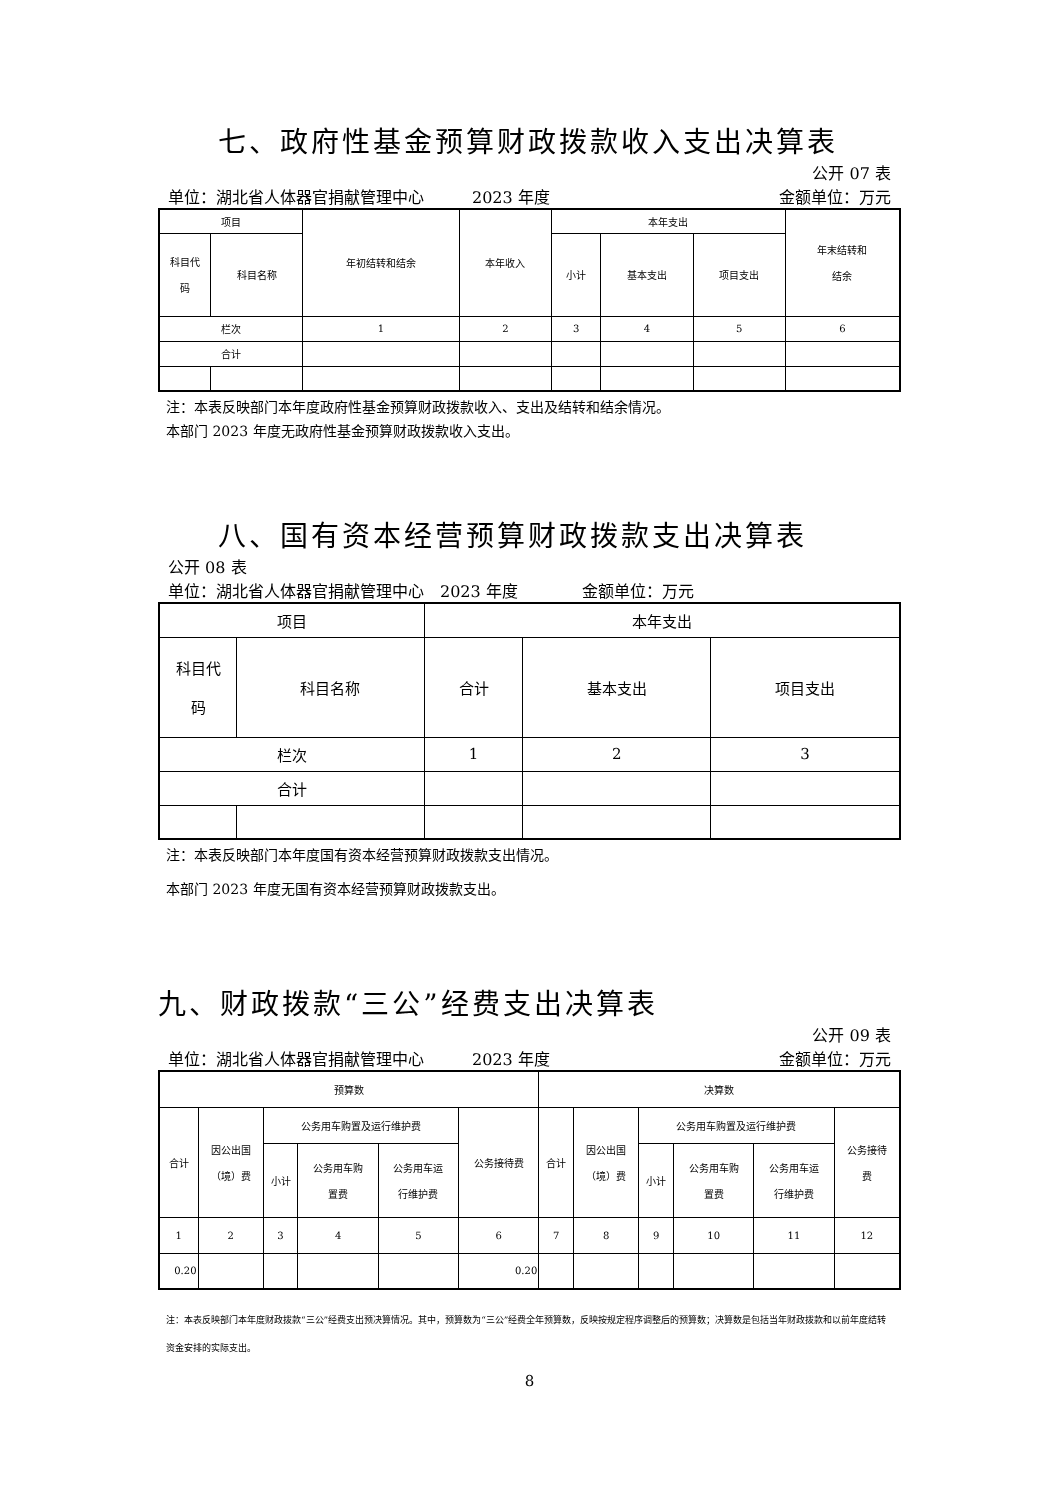七、政府性基金预算财政拨款收入支出决算表
公开 07 表
单位：湖北省人体器官捐献管理中心　　　2023 年度 金额单位：万元
| 项目 | | 年初结转和结余 | 本年收入 | 本年支出 | | | 年末结转和 结余 |
| 科目代 码 | 科目名称 | | | 小计 | 基本支出 | 项目支出 | |
| 栏次 | | 1 | 2 | 3 | 4 | 5 | 6 |
| 合计 | | | | | | | |
注：本表反映部门本年度政府性基金预算财政拨款收入、支出及结转和结余情况。
本部门 2023 年度无政府性基金预算财政拨款收入支出。
八、国有资本经营预算财政拨款支出决算表
公开 08 表
单位：湖北省人体器官捐献管理中心　2023 年度　　　　金额单位：万元
| 项目 | | 本年支出 | | |
| 科目代 码 | 科目名称 | 合计 | 基本支出 | 项目支出 |
| 栏次 | | 1 | 2 | 3 |
| 合计 | | | | |
注：本表反映部门本年度国有资本经营预算财政拨款支出情况。
本部门 2023 年度无国有资本经营预算财政拨款支出。
九、财政拨款“三公”经费支出决算表
公开 09 表
单位：湖北省人体器官捐献管理中心　　　2023 年度 金额单位：万元
| 预算数 | | | | | | 决算数 | | | | | |
| 合计 | 因公出国 （境）费 | 公务用车购置及运行维护费 | | | 公务接待费 | 合计 | 因公出国 （境）费 | 公务用车购置及运行维护费 | | | 公务接待 费 |
| | | 小计 | 公务用车购 置费 | 公务用车运 行维护费 | | | | 小计 | 公务用车购 置费 | 公务用车运 行维护费 | |
| 1 | 2 | 3 | 4 | 5 | 6 | 7 | 8 | 9 | 10 | 11 | 12 |
| 0.20 | | | | | 0.20 | | | | | | |
注：本表反映部门本年度财政拨款“三公”经费支出预决算情况。其中，预算数为“三公”经费全年预算数，反映按规定程序调整后的预算数；决算数是包括当年财政拨款和以前年度结转资金安排的实际支出。
8